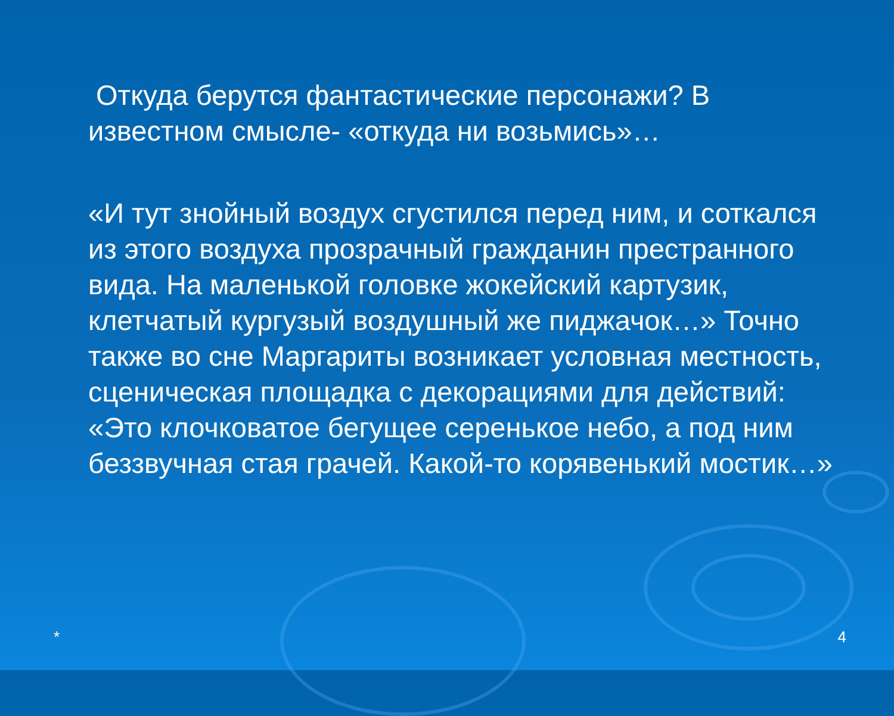Откуда берутся фантастические персонажи? В известном смысле- «откуда ни возьмись»…
«И тут знойный воздух сгустился перед ним, и соткался из этого воздуха прозрачный гражданин престранного вида. На маленькой головке жокейский картузик, клетчатый кургузый воздушный же пиджачок…» Точно также во сне Маргариты возникает условная местность, сценическая площадка с декорациями для действий: «Это клочковатое бегущее серенькое небо, а под ним беззвучная стая грачей. Какой-то корявенький мостик…»
* 4